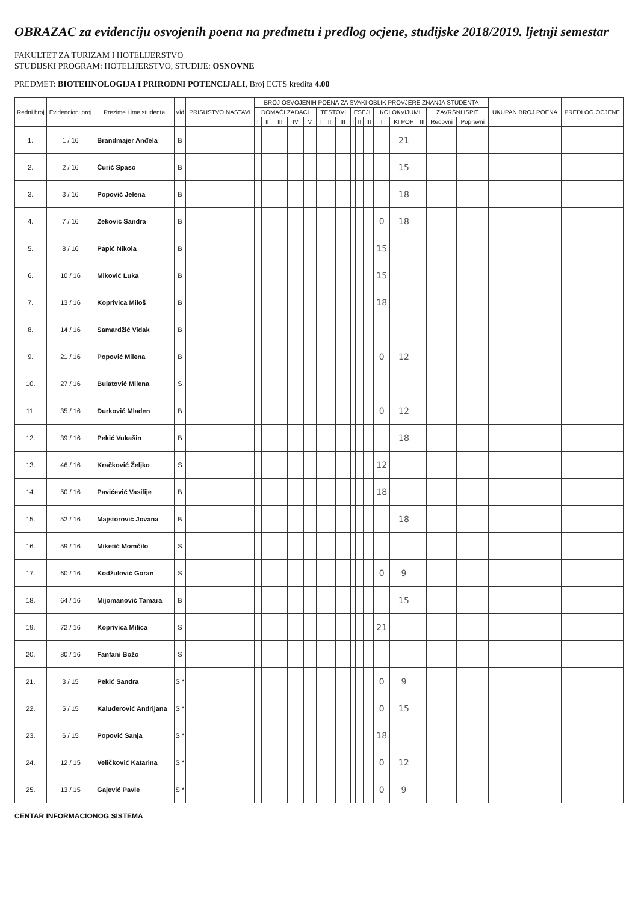OBRAZAC za evidenciju osvojenih poena na predmetu i predlog ocjene, studijske 2018/2019. ljetnji semestar
FAKULTET ZA TURIZAM I HOTELIJERSTVO
STUDIJSKI PROGRAM: HOTELIJERSTVO, STUDIJE: OSNOVNE
PREDMET: BIOTEHNOLOGIJA I PRIRODNI POTENCIJALI, Broj ECTS kredita 4.00
| Redni broj | Evidencioni broj | Prezime i ime studenta | Vid | PRISUSTVO NASTAVI | BROJ OSVOJENIH POENA ZA SVAKI OBLIK PROVJERE ZNANJA STUDENTA | | | | | | | | | | | | | | | | UKUPAN BROJ POENA | PREDLOG OCJENE |
| --- | --- | --- | --- | --- | --- | --- | --- | --- | --- | --- | --- | --- | --- | --- | --- | --- | --- | --- | --- | --- | --- | --- |
| | | | | | DOMAĆI ZADACI | | | | | TESTOVI | | | ESEJI | | | KOLOKVIJUMI | | | ZAVRŠNI ISPIT | | | |
| | | | | | I | II | III | IV | V | I | II | III | I | II | III | I | KI POP | III | Redovni | Popravni | | |
| 1. | 1 / 16 | Brandmajer Anđela | B | | | | | | | | | | | | | | 21 | | | | | |
| 2. | 2 / 16 | Ćurić Spaso | B | | | | | | | | | | | | | | 15 | | | | | |
| 3. | 3 / 16 | Popović Jelena | B | | | | | | | | | | | | | | 18 | | | | | |
| 4. | 7 / 16 | Zeković Sandra | B | | | | | | | | | | | | | 0 | 18 | | | | | |
| 5. | 8 / 16 | Papić Nikola | B | | | | | | | | | | | | | 15 | | | | | | |
| 6. | 10 / 16 | Miković Luka | B | | | | | | | | | | | | | 15 | | | | | | |
| 7. | 13 / 16 | Koprivica Miloš | B | | | | | | | | | | | | | 18 | | | | | | |
| 8. | 14 / 16 | Samardžić Vidak | B | | | | | | | | | | | | | | | | | | | |
| 9. | 21 / 16 | Popović Milena | B | | | | | | | | | | | | | 0 | 12 | | | | | |
| 10. | 27 / 16 | Bulatović Milena | S | | | | | | | | | | | | | | | | | | | |
| 11. | 35 / 16 | Đurković Mladen | B | | | | | | | | | | | | | 0 | 12 | | | | | |
| 12. | 39 / 16 | Pekić Vukašin | B | | | | | | | | | | | | | | 18 | | | | | |
| 13. | 46 / 16 | Kračković Željko | S | | | | | | | | | | | | | 12 | | | | | | |
| 14. | 50 / 16 | Pavićević Vasilije | B | | | | | | | | | | | | | 18 | | | | | | |
| 15. | 52 / 16 | Majstorović Jovana | B | | | | | | | | | | | | | | 18 | | | | | |
| 16. | 59 / 16 | Miketić Momčilo | S | | | | | | | | | | | | | | | | | | | |
| 17. | 60 / 16 | Kodžulović Goran | S | | | | | | | | | | | | | 0 | 9 | | | | | |
| 18. | 64 / 16 | Mijomanović Tamara | B | | | | | | | | | | | | | | 15 | | | | | |
| 19. | 72 / 16 | Koprivica Milica | S | | | | | | | | | | | | | 21 | | | | | | |
| 20. | 80 / 16 | Fanfani Božo | S | | | | | | | | | | | | | | | | | | | |
| 21. | 3 / 15 | Pekić Sandra | S * | | | | | | | | | | | | | 0 | 9 | | | | | |
| 22. | 5 / 15 | Kaluđerović Andrijana | S * | | | | | | | | | | | | | 0 | 15 | | | | | |
| 23. | 6 / 15 | Popović Sanja | S * | | | | | | | | | | | | | 18 | | | | | | |
| 24. | 12 / 15 | Veličković Katarina | S * | | | | | | | | | | | | | 0 | 12 | | | | | |
| 25. | 13 / 15 | Gajević Pavle | S * | | | | | | | | | | | | | 0 | 9 | | | | | |
CENTAR INFORMACIONOG SISTEMA